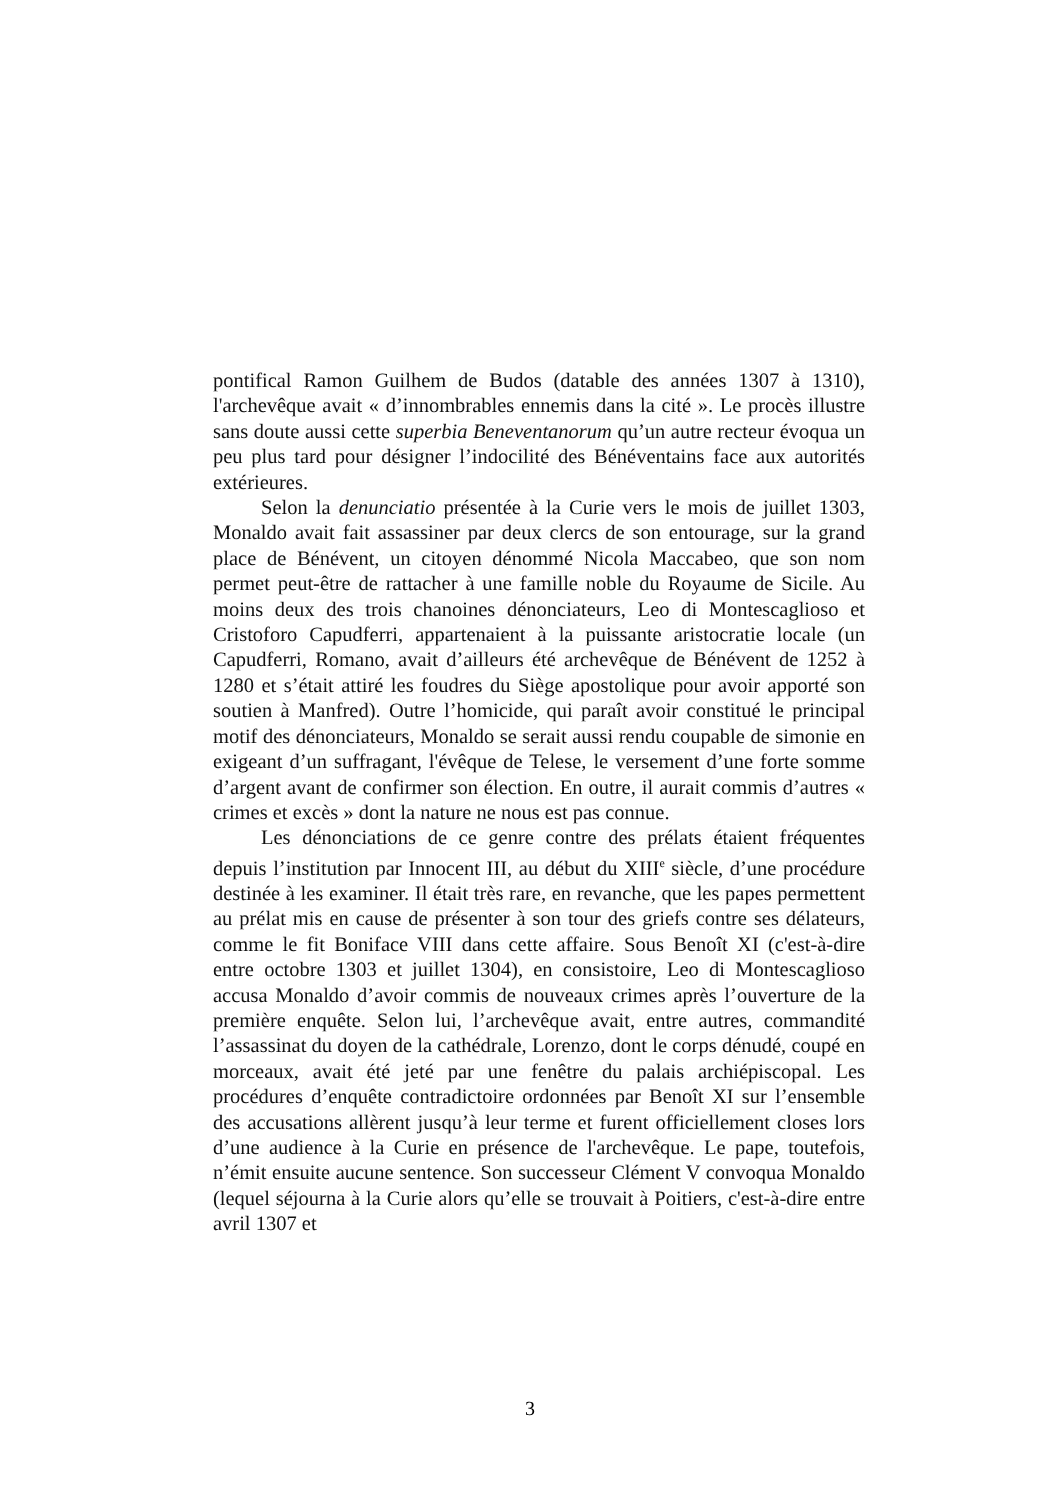pontifical Ramon Guilhem de Budos (datable des années 1307 à 1310), l'archevêque avait « d’innombrables ennemis dans la cité ». Le procès illustre sans doute aussi cette superbia Beneventanorum qu’un autre recteur évoqua un peu plus tard pour désigner l’indocilité des Bénéventains face aux autorités extérieures.
Selon la denunciatio présentée à la Curie vers le mois de juillet 1303, Monaldo avait fait assassiner par deux clercs de son entourage, sur la grand place de Bénévent, un citoyen dénommé Nicola Maccabeo, que son nom permet peut-être de rattacher à une famille noble du Royaume de Sicile. Au moins deux des trois chanoines dénonciateurs, Leo di Montescaglioso et Cristoforo Capudferri, appartenaient à la puissante aristocratie locale (un Capudferri, Romano, avait d’ailleurs été archevêque de Bénévent de 1252 à 1280 et s’était attiré les foudres du Siège apostolique pour avoir apporté son soutien à Manfred). Outre l’homicide, qui paraît avoir constitué le principal motif des dénonciateurs, Monaldo se serait aussi rendu coupable de simonie en exigeant d’un suffragant, l'évêque de Telese, le versement d’une forte somme d’argent avant de confirmer son élection. En outre, il aurait commis d’autres « crimes et excès » dont la nature ne nous est pas connue.
Les dénonciations de ce genre contre des prélats étaient fréquentes depuis l’institution par Innocent III, au début du XIII<sup>e</sup> siècle, d’une procédure destinée à les examiner. Il était très rare, en revanche, que les papes permettent au prélat mis en cause de présenter à son tour des griefs contre ses délateurs, comme le fit Boniface VIII dans cette affaire. Sous Benoît XI (c'est-à-dire entre octobre 1303 et juillet 1304), en consistoire, Leo di Montescaglioso accusa Monaldo d’avoir commis de nouveaux crimes après l’ouverture de la première enquête. Selon lui, l’archevêque avait, entre autres, commandité l’assassinat du doyen de la cathédrale, Lorenzo, dont le corps dénudé, coupé en morceaux, avait été jeté par une fenêtre du palais archiépiscopal. Les procédures d’enquête contradictoire ordonnées par Benoît XI sur l’ensemble des accusations allèrent jusqu’à leur terme et furent officiellement closes lors d’une audience à la Curie en présence de l'archevêque. Le pape, toutefois, n’émit ensuite aucune sentence. Son successeur Clément V convoqua Monaldo (lequel séjourna à la Curie alors qu’elle se trouvait à Poitiers, c'est-à-dire entre avril 1307 et
3